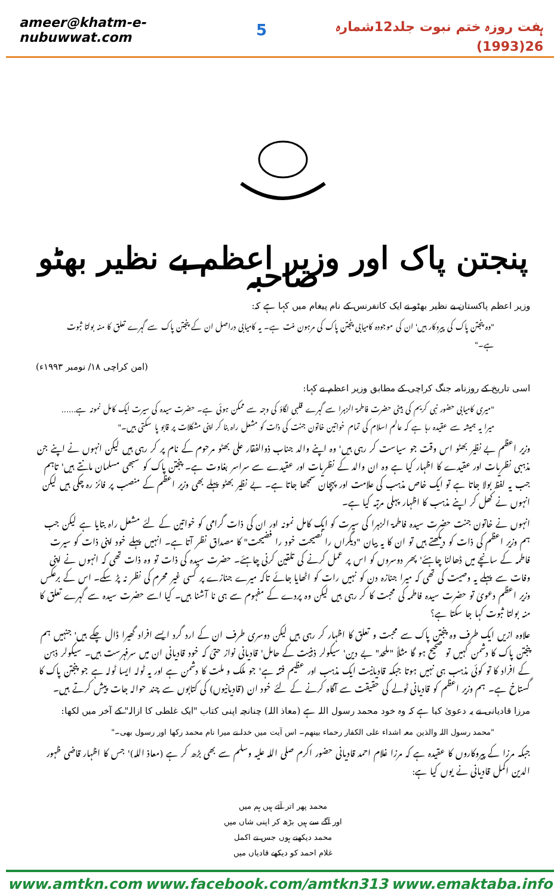ameer@khatm-e-nubuwwat.com 5 ہفت روزہ ختم نبوت جلد12شمارہ 26(1993)
پنجتن پاک اور وزیر اعظم بے نظیر بھٹو صاحبہ
وزیر اعظم پاکستان بے نظیر بھٹو نے ایک کانفرنس کے نام پیغام میں کہا ہے کہ:
"وہ پنجتن پاک کی پیروکار ہیں' ان کی موجودہ کامیابی پنجتن پاک کی مرہون منت ہے۔ یہ کامیابی دراصل ان کے پنجتن پاک سے گہرے تعلق کا منہ بولتا ثبوت ہے۔"
(امن کراچی ۱۸/ نومبر ۱۹۹۳ء)
اسی تاریخ کے روزنامہ جنگ کراچی کے مطابق وزیر اعظم نے کہا:
"میری کامیابی حضور نبی کریم کی بیٹی حضرت فاطمۃ الزہرا سے گہرے قلبی لگاؤ کی وجہ سے ممکن ہوئی ہے۔ حضرت سیدہ کی سیرت ایک کامل نمونہ ہے...... میرا یہ ہمیشہ سے عقیدہ رہا ہے کہ عالم اسلام کی تمام خواتین خاتون جنت کی ذات کو مشعل راہ بنا کر اپنی مشکلات پر قابو پا سکتی ہیں۔"
وزیر اعظم بے نظیر بھٹو اس وقت جو سیاست کر رہی ہیں' وہ اپنے والد جناب ذوالفقار علی بھٹو مرحوم کے نام پر کر رہی ہیں لیکن انہوں نے اپنے جن مذہبی نظریات اور عقیدے کا اظہار کیا ہے وہ ان والد کے نظریات اور عقیدے سے سراسر بغاوت ہے۔ پنجتن پاک کو سبھی مسلمان مانتے ہیں' تاہم جب یہ لفظ بولا جاتا ہے تو ایک خاص مذہب کی علامت اور پہچان سمجھا جاتا ہے۔ بے نظیر بھٹو پہلے بھی وزیر اعظم کے منصب پر فائز رہ چکی ہیں لیکن انہوں نے کھل کر اپنے مذہب کا اظہار پہلی مرتبہ کیا ہے۔
انہوں نے خاتون جنت حضرت سیدہ فاطمۃ الزہرا کی سیرت کو ایک کامل نمونہ اور ان کی ذات گرامی کو خواتین کے لئے مشعل راہ بتایا ہے لیکن جب ہم وزیر اعظم کی ذات کو دیکھتے ہیں تو ان کا یہ بیان "دیگراں را نصیحت خود را فضیحت" کا مصداق نظر آتا ہے۔ انہیں پہلے خود اپنی ذات کو سیرت فاطمہ کے سانچے میں ڈھالنا چاہئے' پھر دوسروں کو اس پر عمل کرنے کی تلقین کرنی چاہئے۔ حضرت سیدہ کی ذات تو وہ ذات تھی کہ انہوں نے اپنی وفات سے پہلے یہ وصیت کی تھی کہ میرا جنازہ دن کو نہیں رات کو اٹھایا جائے تاکہ میرے جنازے پر کسی غیر محرم کی نظر نہ پڑ سکے۔ اس کے برعکس وزیر اعظم دعویٰ تو حضرت سیدہ فاطمہ کی محبت کا کر رہی ہیں لیکن وہ پردے کے مفہوم سے ہی نا آشنا ہیں۔ کیا اسے حضرت سیدہ سے گہرے تعلق کا منہ بولتا ثبوت کہا جا سکتا ہے؟
علاوہ ازیں ایک طرف وہ پنجتن پاک سے محبت و تعلق کا اظہار کر رہی ہیں لیکن دوسری طرف ان کے ارد گرد ایسے افراد گھیرا ڈال چکے ہیں' جنہیں ہم پنجتن پاک کا دشمن کہیں تو صحیح ہو گا مثلاً "ملحد" بے دین' سیکولر ذہنیت کے حامل' قادیانی نواز حتیٰ کہ خود قادیانی ان میں سرفہرست ہیں۔ سیکولر ذہن کے افراد کا تو کوئی مذہب ہی نہیں ہوتا جبکہ قادیانیت ایک مذہب اور عظیم فتنہ ہے' جو ملک و ملت کا دشمن ہے اور یہ ٹولہ ایسا ٹولہ ہے جو پنجتن پاک کا گستاخ ہے۔ ہم وزیر اعظم کو قادیانی ٹولے کی حقیقت سے آگاہ کرنے کے لئے خود ان (قادیانیوں) کی کتابوں سے چند حوالہ جات پیش کرتے ہیں۔
مرزا قادیانی نے یہ دعویٰ کیا ہے کہ وہ خود محمد رسول اللہ ہے (معاذ اللہ) چنانچہ اپنی کتاب "ایک غلطی کا ازالہ" کے آخر میں لکھا:
"محمد رسول اللہ والذین معہ اشداء علی الکفار رحماء بینھم۔ اس آیت میں خدا نے میرا نام محمد رکھا اور رسول بھی۔"
جبکہ مرزا کے پیروکاروں کا عقیدہ ہے کہ مرزا غلام احمد قادیانی حضور اکرم صلی اللہ علیہ وسلم سے بھی بڑھ کر ہے (معاذ اللہ)' جس کا اظہار قاضی ظہور الدین اکمل قادیانی نے یوں کیا ہے:
محمد پھر اتر آئے ہیں ہم میں
اور آگے سے ہیں بڑھ کر اپنی شاں میں
محمد دیکھنے ہوں جس نے اکمل
غلام احمد کو دیکھے قادیاں میں
www.amtkn.com www.facebook.com/amtkn313 www.emaktaba.info